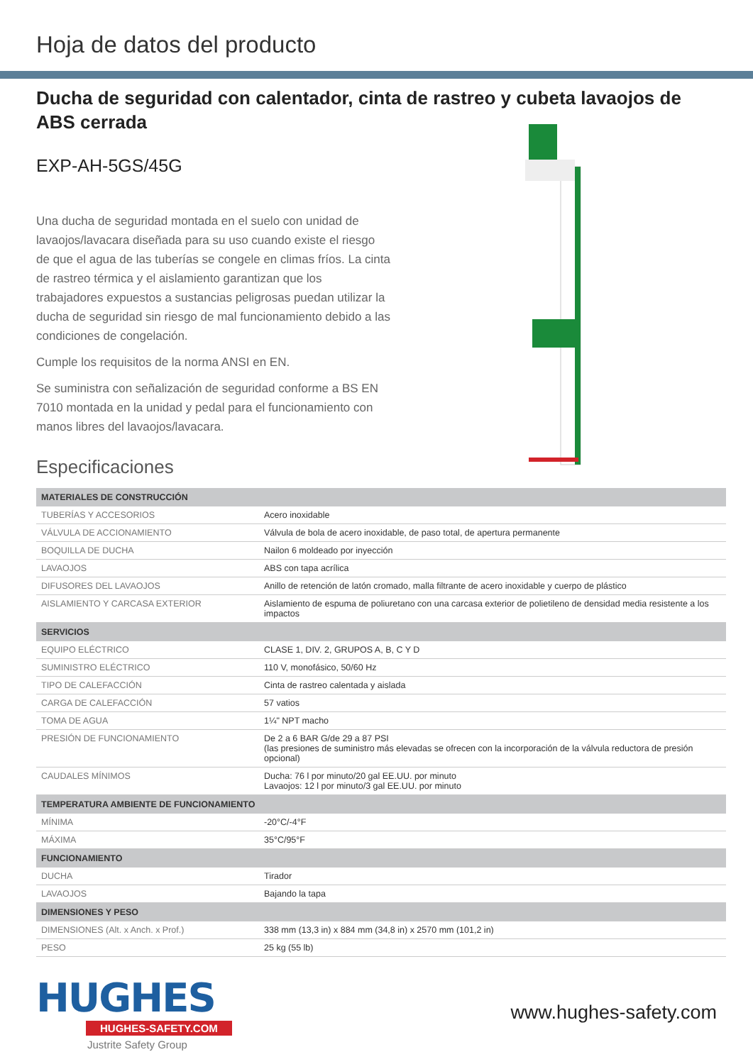Hoja de datos del producto
Ducha de seguridad con calentador, cinta de rastreo y cubeta lavaojos de ABS cerrada
EXP-AH-5GS/45G
Una ducha de seguridad montada en el suelo con unidad de lavaojos/lavacara diseñada para su uso cuando existe el riesgo de que el agua de las tuberías se congele en climas fríos. La cinta de rastreo térmica y el aislamiento garantizan que los trabajadores expuestos a sustancias peligrosas puedan utilizar la ducha de seguridad sin riesgo de mal funcionamiento debido a las condiciones de congelación.
Cumple los requisitos de la norma ANSI en EN.
Se suministra con señalización de seguridad conforme a BS EN 7010 montada en la unidad y pedal para el funcionamiento con manos libres del lavaojos/lavacara.
Especificaciones
| MATERIALES DE CONSTRUCCIÓN | |
| --- | --- |
| TUBERÍAS Y ACCESORIOS | Acero inoxidable |
| VÁLVULA DE ACCIONAMIENTO | Válvula de bola de acero inoxidable, de paso total, de apertura permanente |
| BOQUILLA DE DUCHA | Nailon 6 moldeado por inyección |
| LAVAOJOS | ABS con tapa acrílica |
| DIFUSORES DEL LAVAOJOS | Anillo de retención de latón cromado, malla filtrante de acero inoxidable y cuerpo de plástico |
| AISLAMIENTO Y CARCASA EXTERIOR | Aislamiento de espuma de poliuretano con una carcasa exterior de polietileno de densidad media resistente a los impactos |
| SERVICIOS | |
| EQUIPO ELÉCTRICO | CLASE 1, DIV. 2, GRUPOS A, B, C Y D |
| SUMINISTRO ELÉCTRICO | 110 V, monofásico, 50/60 Hz |
| TIPO DE CALEFACCIÓN | Cinta de rastreo calentada y aislada |
| CARGA DE CALEFACCIÓN | 57 vatios |
| TOMA DE AGUA | 1¼" NPT macho |
| PRESIÓN DE FUNCIONAMIENTO | De 2 a 6 BAR G/de 29 a 87 PSI (las presiones de suministro más elevadas se ofrecen con la incorporación de la válvula reductora de presión opcional) |
| CAUDALES MÍNIMOS | Ducha: 76 l por minuto/20 gal EE.UU. por minuto Lavaojos: 12 l por minuto/3 gal EE.UU. por minuto |
| TEMPERATURA AMBIENTE DE FUNCIONAMIENTO | |
| MÍNIMA | -20°C/-4°F |
| MÁXIMA | 35°C/95°F |
| FUNCIONAMIENTO | |
| DUCHA | Tirador |
| LAVAOJOS | Bajando la tapa |
| DIMENSIONES Y PESO | |
| DIMENSIONES (Alt. x Anch. x Prof.) | 338 mm (13,3 in) x 884 mm (34,8 in) x 2570 mm (101,2 in) |
| PESO | 25 kg (55 lb) |
HUGHES
HUGHES-SAFETY.COM
Justrite Safety Group
www.hughes-safety.com